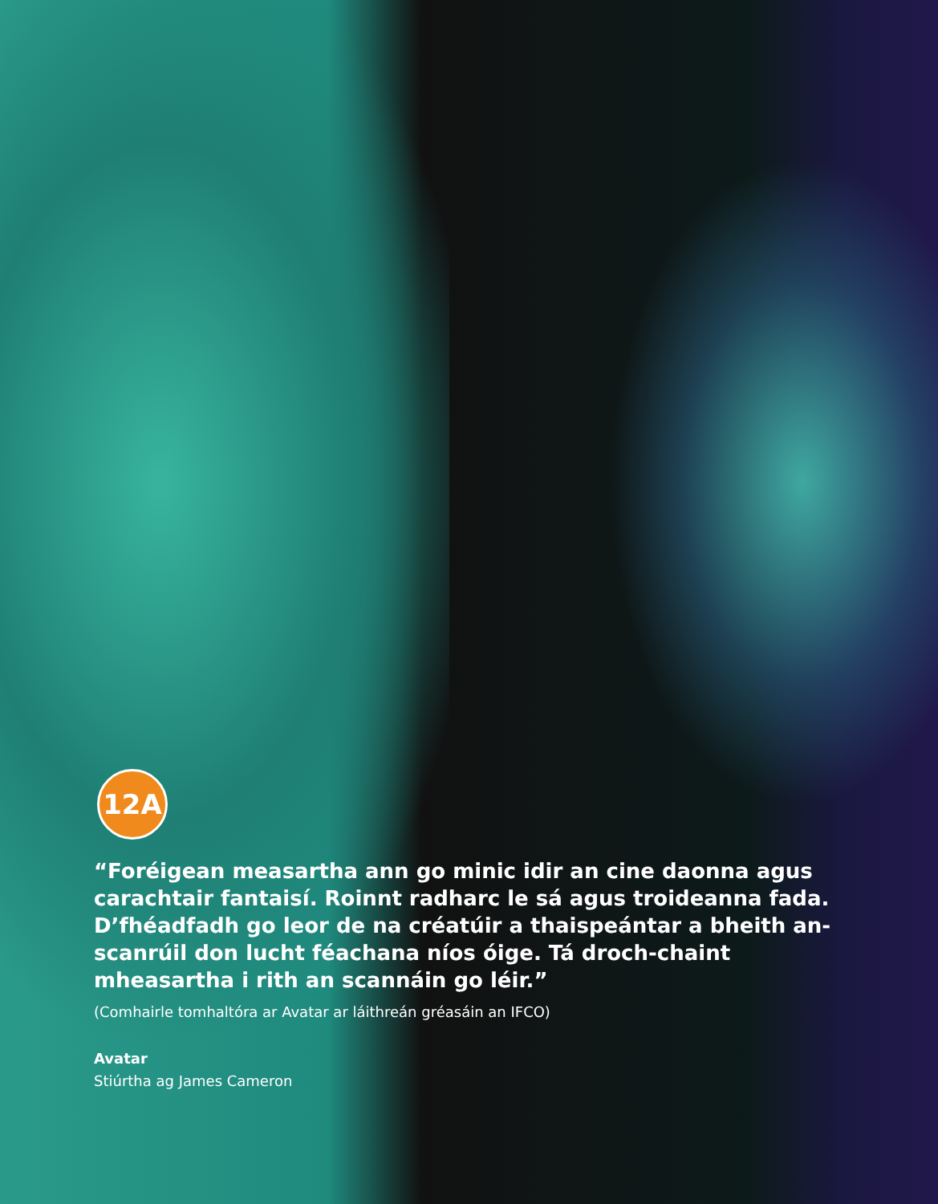12A
“Foréigean measartha ann go minic idir an cine daonna agus carachtair fantaisí. Roinnt radharc le sá agus troideanna fada. D’fhéadfadh go leor de na créatúir a thaispeántar a bheith an-scanrúil don lucht féachana níos óige. Tá droch-chaint mheasartha i rith an scannáin go léir.”
(Comhairle tomhaltóra ar Avatar ar láithreán gréasáin an IFCO)
Avatar
Stiúrtha ag James Cameron